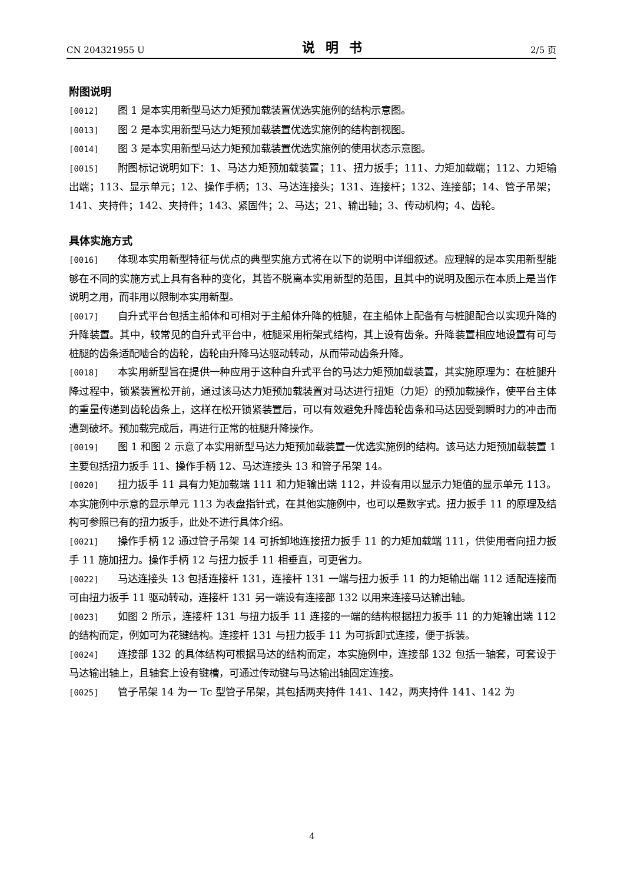CN 204321955 U 说明书 2/5 页
附图说明
[0012] 图 1 是本实用新型马达力矩预加载装置优选实施例的结构示意图。
[0013] 图 2 是本实用新型马达力矩预加载装置优选实施例的结构剖视图。
[0014] 图 3 是本实用新型马达力矩预加载装置优选实施例的使用状态示意图。
[0015] 附图标记说明如下：1、马达力矩预加载装置；11、扭力扳手；111、力矩加载端；112、力矩输出端；113、显示单元；12、操作手柄；13、马达连接头；131、连接杆；132、连接部；14、管子吊架；141、夹持件；142、夹持件；143、紧固件；2、马达；21、输出轴；3、传动机构；4、齿轮。
具体实施方式
[0016] 体现本实用新型特征与优点的典型实施方式将在以下的说明中详细叙述。应理解的是本实用新型能够在不同的实施方式上具有各种的变化，其皆不脱离本实用新型的范围，且其中的说明及图示在本质上是当作说明之用，而非用以限制本实用新型。
[0017] 自升式平台包括主船体和可相对于主船体升降的桩腿，在主船体上配备有与桩腿配合以实现升降的升降装置。其中，较常见的自升式平台中，桩腿采用桁架式结构，其上设有齿条。升降装置相应地设置有可与桩腿的齿条适配啮合的齿轮，齿轮由升降马达驱动转动，从而带动齿条升降。
[0018] 本实用新型旨在提供一种应用于这种自升式平台的马达力矩预加载装置，其实施原理为：在桩腿升降过程中，锁紧装置松开前，通过该马达力矩预加载装置对马达进行扭矩（力矩）的预加载操作，使平台主体的重量传递到齿轮齿条上，这样在松开锁紧装置后，可以有效避免升降齿轮齿条和马达因受到瞬时力的冲击而遭到破坏。预加载完成后，再进行正常的桩腿升降操作。
[0019] 图 1 和图 2 示意了本实用新型马达力矩预加载装置一优选实施例的结构。该马达力矩预加载装置 1 主要包括扭力扳手 11、操作手柄 12、马达连接头 13 和管子吊架 14。
[0020] 扭力扳手 11 具有力矩加载端 111 和力矩输出端 112，并设有用以显示力矩值的显示单元 113。本实施例中示意的显示单元 113 为表盘指针式，在其他实施例中，也可以是数字式。扭力扳手 11 的原理及结构可参照已有的扭力扳手，此处不进行具体介绍。
[0021] 操作手柄 12 通过管子吊架 14 可拆卸地连接扭力扳手 11 的力矩加载端 111，供使用者向扭力扳手 11 施加扭力。操作手柄 12 与扭力扳手 11 相垂直，可更省力。
[0022] 马达连接头 13 包括连接杆 131，连接杆 131 一端与扭力扳手 11 的力矩输出端 112 适配连接而可由扭力扳手 11 驱动转动，连接杆 131 另一端设有连接部 132 以用来连接马达输出轴。
[0023] 如图 2 所示，连接杆 131 与扭力扳手 11 连接的一端的结构根据扭力扳手 11 的力矩输出端 112 的结构而定，例如可为花键结构。连接杆 131 与扭力扳手 11 为可拆卸式连接，便于拆装。
[0024] 连接部 132 的具体结构可根据马达的结构而定，本实施例中，连接部 132 包括一轴套，可套设于马达输出轴上，且轴套上设有键槽，可通过传动键与马达输出轴固定连接。
[0025] 管子吊架 14 为一 Tc 型管子吊架，其包括两夹持件 141、142，两夹持件 141、142 为
4